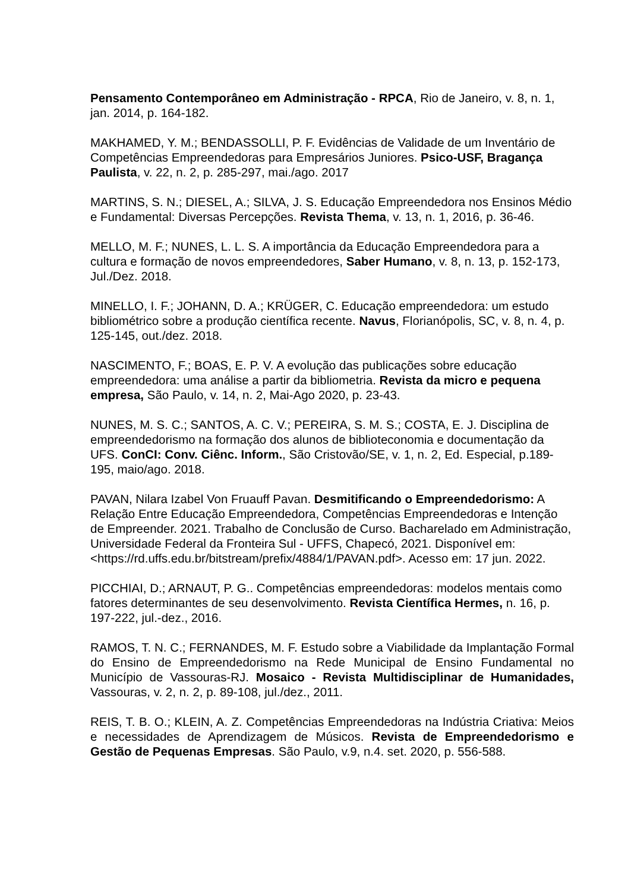Pensamento Contemporâneo em Administração - RPCA, Rio de Janeiro, v. 8, n. 1, jan. 2014, p. 164-182.
MAKHAMED, Y. M.; BENDASSOLLI, P. F. Evidências de Validade de um Inventário de Competências Empreendedoras para Empresários Juniores. Psico-USF, Bragança Paulista, v. 22, n. 2, p. 285-297, mai./ago. 2017
MARTINS, S. N.; DIESEL, A.; SILVA, J. S. Educação Empreendedora nos Ensinos Médio e Fundamental: Diversas Percepções. Revista Thema, v. 13, n. 1, 2016, p. 36-46.
MELLO, M. F.; NUNES, L. L. S. A importância da Educação Empreendedora para a cultura e formação de novos empreendedores, Saber Humano, v. 8, n. 13, p. 152-173, Jul./Dez. 2018.
MINELLO, I. F.; JOHANN, D. A.; KRÜGER, C. Educação empreendedora: um estudo bibliométrico sobre a produção científica recente. Navus, Florianópolis, SC, v. 8, n. 4, p. 125-145, out./dez. 2018.
NASCIMENTO, F.; BOAS, E. P. V. A evolução das publicações sobre educação empreendedora: uma análise a partir da bibliometria. Revista da micro e pequena empresa, São Paulo, v. 14, n. 2, Mai-Ago 2020, p. 23-43.
NUNES, M. S. C.; SANTOS, A. C. V.; PEREIRA, S. M. S.; COSTA, E. J. Disciplina de empreendedorismo na formação dos alunos de biblioteconomia e documentação da UFS. ConCI: Conv. Ciênc. Inform., São Cristovão/SE, v. 1, n. 2, Ed. Especial, p.189-195, maio/ago. 2018.
PAVAN, Nilara Izabel Von Fruauff Pavan. Desmitificando o Empreendedorismo: A Relação Entre Educação Empreendedora, Competências Empreendedoras e Intenção de Empreender. 2021. Trabalho de Conclusão de Curso. Bacharelado em Administração, Universidade Federal da Fronteira Sul - UFFS, Chapecó, 2021. Disponível em: <https://rd.uffs.edu.br/bitstream/prefix/4884/1/PAVAN.pdf>. Acesso em: 17 jun. 2022.
PICCHIAI, D.; ARNAUT, P. G.. Competências empreendedoras: modelos mentais como fatores determinantes de seu desenvolvimento. Revista Científica Hermes, n. 16, p. 197-222, jul.-dez., 2016.
RAMOS, T. N. C.; FERNANDES, M. F. Estudo sobre a Viabilidade da Implantação Formal do Ensino de Empreendedorismo na Rede Municipal de Ensino Fundamental no Município de Vassouras-RJ. Mosaico - Revista Multidisciplinar de Humanidades, Vassouras, v. 2, n. 2, p. 89-108, jul./dez., 2011.
REIS, T. B. O.; KLEIN, A. Z. Competências Empreendedoras na Indústria Criativa: Meios e necessidades de Aprendizagem de Músicos. Revista de Empreendedorismo e Gestão de Pequenas Empresas. São Paulo, v.9, n.4. set. 2020, p. 556-588.